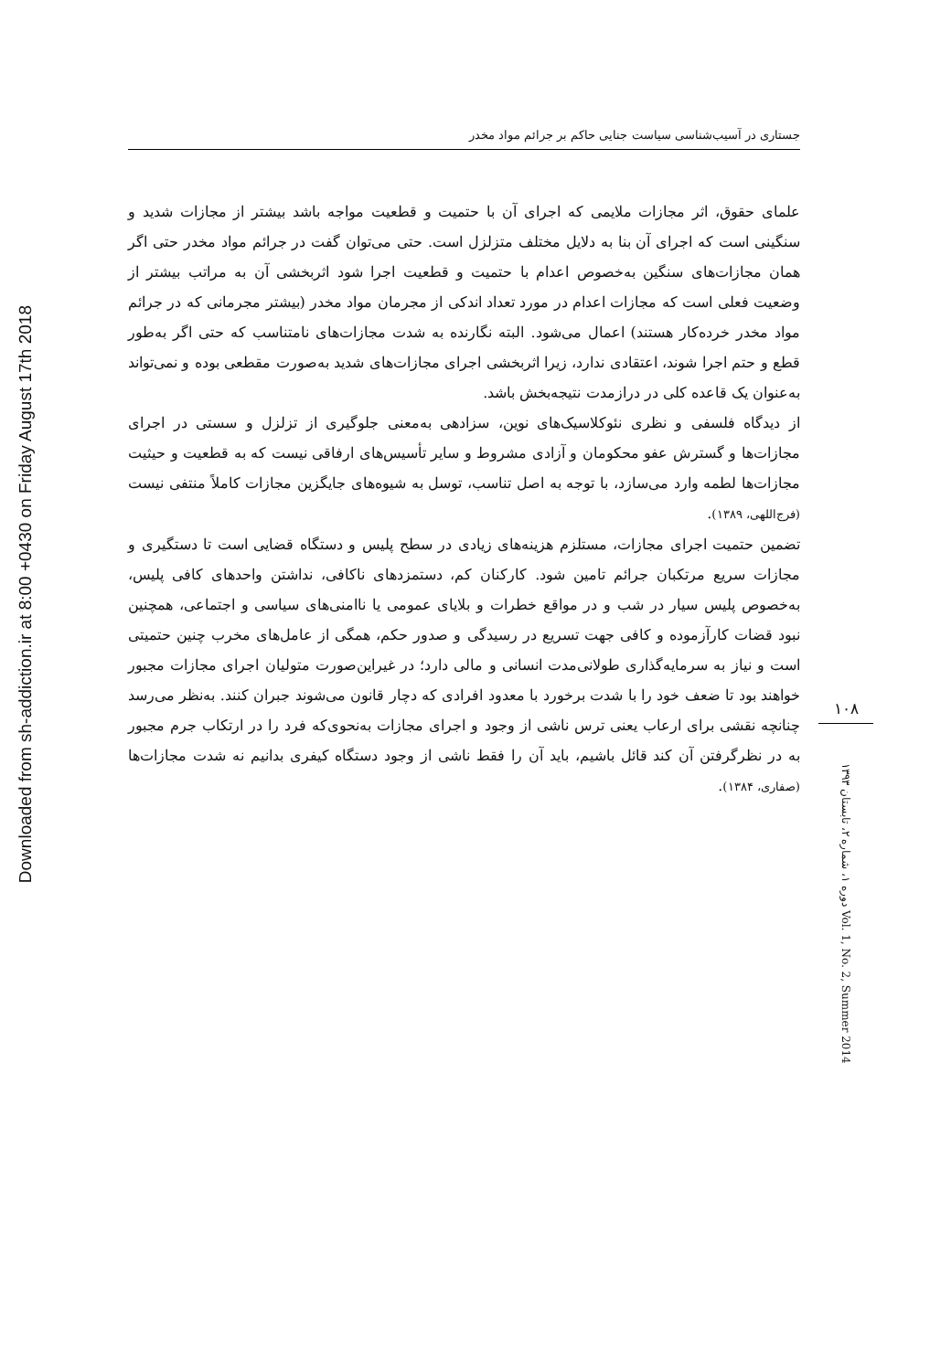Downloaded from sh-addiction.ir at 8:00 +0430 on Friday August 17th 2018
جستاری در آسیب‌شناسی سیاست جنایی حاکم بر جرائم مواد مخدر
علمای حقوق، اثر مجازات ملایمی که اجرای آن با حتمیت و قطعیت مواجه باشد بیشتر از مجازات شدید و سنگینی است که اجرای آن بنا به دلایل مختلف متزلزل است. حتی می‌توان گفت در جرائم مواد مخدر حتی اگر همان مجازات‌های سنگین به‌خصوص اعدام با حتمیت و قطعیت اجرا شود اثربخشی آن به مراتب بیشتر از وضعیت فعلی است که مجازات اعدام در مورد تعداد اندکی از مجرمان مواد مخدر (بیشتر مجرمانی که در جرائم مواد مخدر خرده‌کار هستند) اعمال می‌شود. البته نگارنده به شدت مجازات‌های نامتناسب که حتی اگر به‌طور قطع و حتم اجرا شوند، اعتقادی ندارد، زیرا اثربخشی اجرای مجازات‌های شدید به‌صورت مقطعی بوده و نمی‌تواند به‌عنوان یک قاعده کلی در درازمدت نتیجه‌بخش باشد.
از دیدگاه فلسفی و نظری نئوکلاسیک‌های نوین، سزادهی به‌معنی جلوگیری از تزلزل و سستی در اجرای مجازات‌ها و گسترش عفو محکومان و آزادی مشروط و سایر تأسیس‌های ارفاقی نیست که به قطعیت و حیثیت مجازات‌ها لطمه وارد می‌سازد، با توجه به اصل تناسب، توسل به شیوه‌های جایگزین مجازات کاملاً منتفی نیست (فرج‌اللهی، ۱۳۸۹).
تضمین حتمیت اجرای مجازات، مستلزم هزینه‌های زیادی در سطح پلیس و دستگاه قضایی است تا دستگیری و مجازات سریع مرتکبان جرائم تامین شود. کارکنان کم، دستمزدهای ناکافی، نداشتن واحدهای کافی پلیس، به‌خصوص پلیس سیار در شب و در مواقع خطرات و بلایای عمومی یا ناامنی‌های سیاسی و اجتماعی، همچنین نبود قضات کارآزموده و کافی جهت تسریع در رسیدگی و صدور حکم، همگی از عامل‌های مخرب چنین حتمیتی است و نیاز به سرمایه‌گذاری طولانی‌مدت انسانی و مالی دارد؛ در غیراین‌صورت متولیان اجرای مجازات مجبور خواهند بود تا ضعف خود را با شدت برخورد با معدود افرادی که دچار قانون می‌شوند جبران کنند. به‌نظر می‌رسد چنانچه نقشی برای ارعاب یعنی ترس ناشی از وجود و اجرای مجازات به‌نحوی‌که فرد را در ارتکاب جرم مجبور به در نظرگرفتن آن کند قائل باشیم، باید آن را فقط ناشی از وجود دستگاه کیفری بدانیم نه شدت مجازات‌ها (صفاری، ۱۳۸۴).
۱۰۸
دوره ۱، شماره ۲، تابستان ۱۳۹۳ Vol. 1, No. 2, Summer 2014